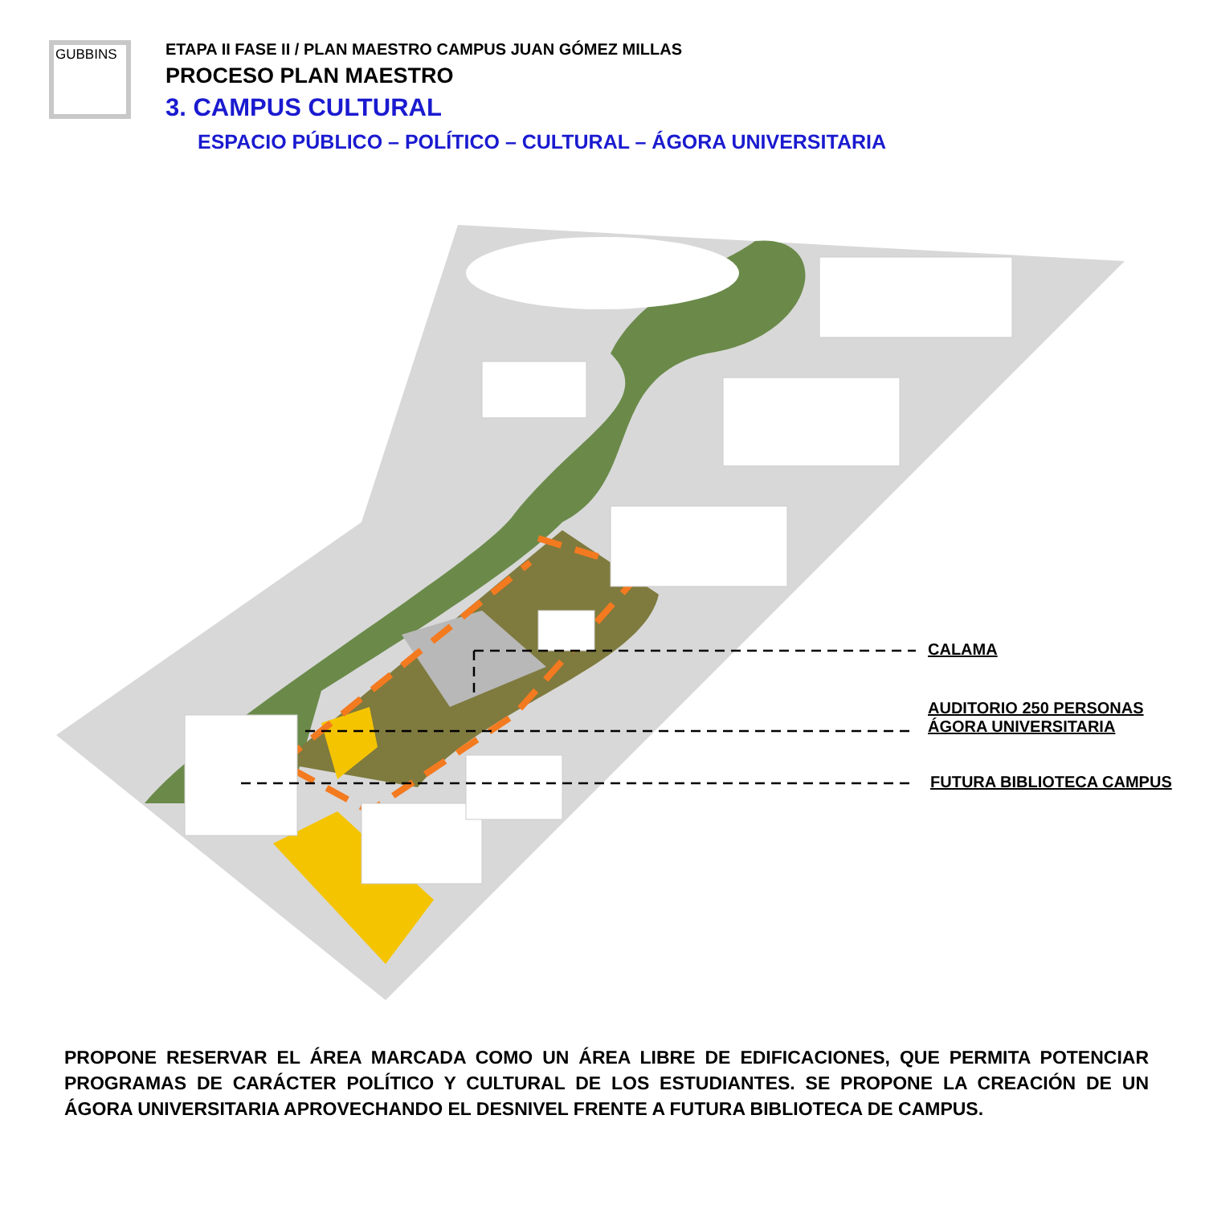GUBBINS
ETAPA II FASE II / PLAN MAESTRO CAMPUS JUAN GÓMEZ MILLAS
PROCESO PLAN MAESTRO
3. CAMPUS CULTURAL
ESPACIO PÚBLICO – POLÍTICO – CULTURAL – ÁGORA UNIVERSITARIA
CALAMA
AUDITORIO 250 PERSONAS
ÁGORA UNIVERSITARIA
FUTURA BIBLIOTECA CAMPUS
PROPONE RESERVAR EL ÁREA MARCADA COMO UN ÁREA LIBRE DE EDIFICACIONES, QUE PERMITA POTENCIAR PROGRAMAS DE CARÁCTER POLÍTICO Y CULTURAL DE LOS ESTUDIANTES. SE PROPONE LA CREACIÓN DE UN ÁGORA UNIVERSITARIA APROVECHANDO EL DESNIVEL FRENTE A FUTURA BIBLIOTECA DE CAMPUS.